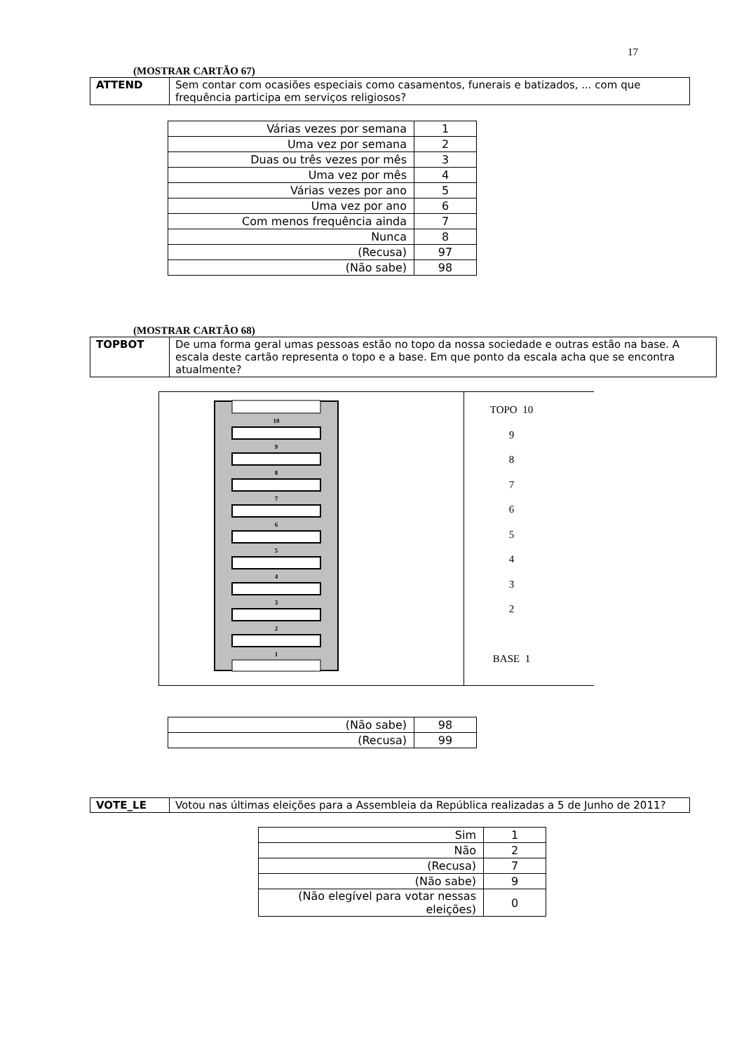17
(MOSTRAR CARTÃO 67)
| ATTEND | Sem contar com ocasiões especiais como casamentos, funerais e batizados, ... com que frequência participa em serviços religiosos? |
| Várias vezes por semana | 1 |
| Uma vez por semana | 2 |
| Duas ou três vezes por mês | 3 |
| Uma vez por mês | 4 |
| Várias vezes por ano | 5 |
| Uma vez por ano | 6 |
| Com menos frequência ainda | 7 |
| Nunca | 8 |
| (Recusa) | 97 |
| (Não sabe) | 98 |
(MOSTRAR CARTÃO 68)
| TOPBOT | De uma forma geral umas pessoas estão no topo da nossa sociedade e outras estão na base. A escala deste cartão representa o topo e a base. Em que ponto da escala acha que se encontra atualmente? |
10
9
8
7
6
5
4
3
2
1
TOPO 10
9
8
7
6
5
4
3
2
BASE 1
| (Não sabe) | 98 |
| (Recusa) | 99 |
| VOTE_LE | Votou nas últimas eleições para a Assembleia da República realizadas a 5 de Junho de 2011? |
| Sim | 1 |
| Não | 2 |
| (Recusa) | 7 |
| (Não sabe) | 9 |
| (Não elegível para votar nessas eleições) | 0 |